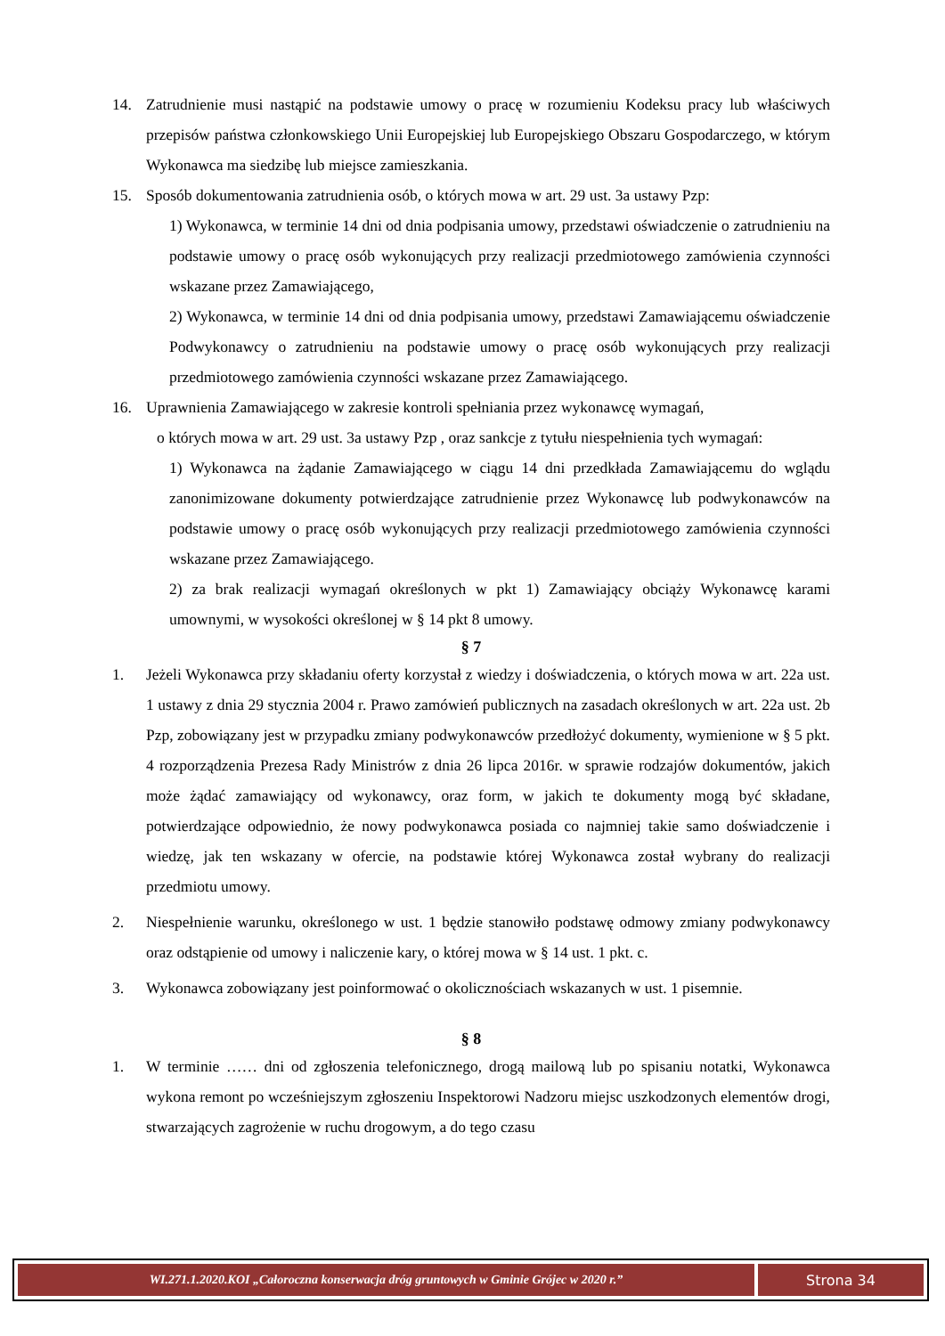14. Zatrudnienie musi nastąpić na podstawie umowy o pracę w rozumieniu Kodeksu pracy lub właściwych przepisów państwa członkowskiego Unii Europejskiej lub Europejskiego Obszaru Gospodarczego, w którym Wykonawca ma siedzibę lub miejsce zamieszkania.
15. Sposób dokumentowania zatrudnienia osób, o których mowa w art. 29 ust. 3a ustawy Pzp:
1) Wykonawca, w terminie 14 dni od dnia podpisania umowy, przedstawi oświadczenie o zatrudnieniu na podstawie umowy o pracę osób wykonujących przy realizacji przedmiotowego zamówienia czynności wskazane przez Zamawiającego,
2) Wykonawca, w terminie 14 dni od dnia podpisania umowy, przedstawi Zamawiającemu oświadczenie Podwykonawcy o zatrudnieniu na podstawie umowy o pracę osób wykonujących przy realizacji przedmiotowego zamówienia czynności wskazane przez Zamawiającego.
16. Uprawnienia Zamawiającego w zakresie kontroli spełniania przez wykonawcę wymagań,
o których mowa w art. 29 ust. 3a ustawy Pzp , oraz sankcje z tytułu niespełnienia tych wymagań:
1) Wykonawca na żądanie Zamawiającego w ciągu 14 dni przedkłada Zamawiającemu do wglądu zanonimizowane dokumenty potwierdzające zatrudnienie przez Wykonawcę lub podwykonawców na podstawie umowy o pracę osób wykonujących przy realizacji przedmiotowego zamówienia czynności wskazane przez Zamawiającego.
2) za brak realizacji wymagań określonych w pkt 1) Zamawiający obciąży Wykonawcę karami umownymi, w wysokości określonej w § 14 pkt 8 umowy.
§ 7
1. Jeżeli Wykonawca przy składaniu oferty korzystał z wiedzy i doświadczenia, o których mowa w art. 22a ust. 1 ustawy z dnia 29 stycznia 2004 r. Prawo zamówień publicznych na zasadach określonych w art. 22a ust. 2b Pzp, zobowiązany jest w przypadku zmiany podwykonawców przedłożyć dokumenty, wymienione w § 5 pkt. 4 rozporządzenia Prezesa Rady Ministrów z dnia 26 lipca 2016r. w sprawie rodzajów dokumentów, jakich może żądać zamawiający od wykonawcy, oraz form, w jakich te dokumenty mogą być składane, potwierdzające odpowiednio, że nowy podwykonawca posiada co najmniej takie samo doświadczenie i wiedzę, jak ten wskazany w ofercie, na podstawie której Wykonawca został wybrany do realizacji przedmiotu umowy.
2. Niespełnienie warunku, określonego w ust. 1 będzie stanowiło podstawę odmowy zmiany podwykonawcy oraz odstąpienie od umowy i naliczenie kary, o której mowa w § 14 ust. 1 pkt. c.
3. Wykonawca zobowiązany jest poinformować o okolicznościach wskazanych w ust. 1 pisemnie.
§ 8
1. W terminie …… dni od zgłoszenia telefonicznego, drogą mailową lub po spisaniu notatki, Wykonawca wykona remont po wcześniejszym zgłoszeniu Inspektorowi Nadzoru miejsc uszkodzonych elementów drogi, stwarzających zagrożenie w ruchu drogowym, a do tego czasu
WI.271.1.2020.KOI „Całoroczna konserwacja dróg gruntowych w Gminie Grójec w 2020 r.”
Strona 34